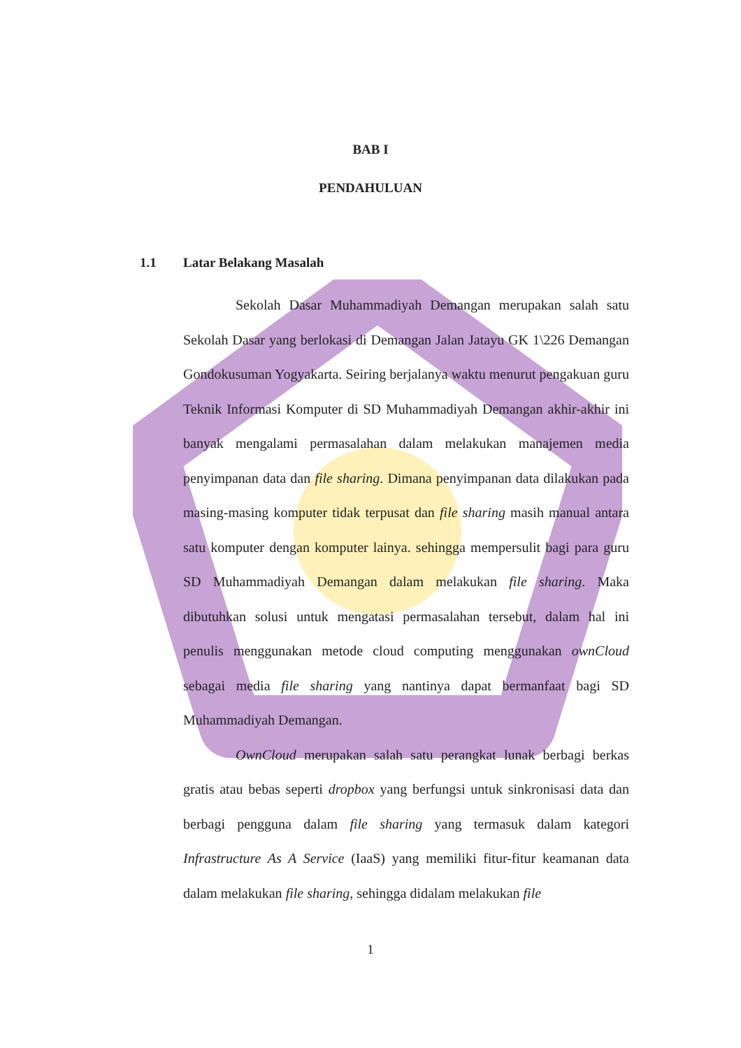BAB I
PENDAHULUAN
1.1 Latar Belakang Masalah
Sekolah Dasar Muhammadiyah Demangan merupakan salah satu Sekolah Dasar yang berlokasi di Demangan Jalan Jatayu GK 1\226 Demangan Gondokusuman Yogyakarta. Seiring berjalanya waktu menurut pengakuan guru Teknik Informasi Komputer di SD Muhammadiyah Demangan akhir-akhir ini banyak mengalami permasalahan dalam melakukan manajemen media penyimpanan data dan file sharing. Dimana penyimpanan data dilakukan pada masing-masing komputer tidak terpusat dan file sharing masih manual antara satu komputer dengan komputer lainya. sehingga mempersulit bagi para guru SD Muhammadiyah Demangan dalam melakukan file sharing. Maka dibutuhkan solusi untuk mengatasi permasalahan tersebut, dalam hal ini penulis menggunakan metode cloud computing menggunakan ownCloud sebagai media file sharing yang nantinya dapat bermanfaat bagi SD Muhammadiyah Demangan.
OwnCloud merupakan salah satu perangkat lunak berbagi berkas gratis atau bebas seperti dropbox yang berfungsi untuk sinkronisasi data dan berbagi pengguna dalam file sharing yang termasuk dalam kategori Infrastructure As A Service (IaaS) yang memiliki fitur-fitur keamanan data dalam melakukan file sharing, sehingga didalam melakukan file
1